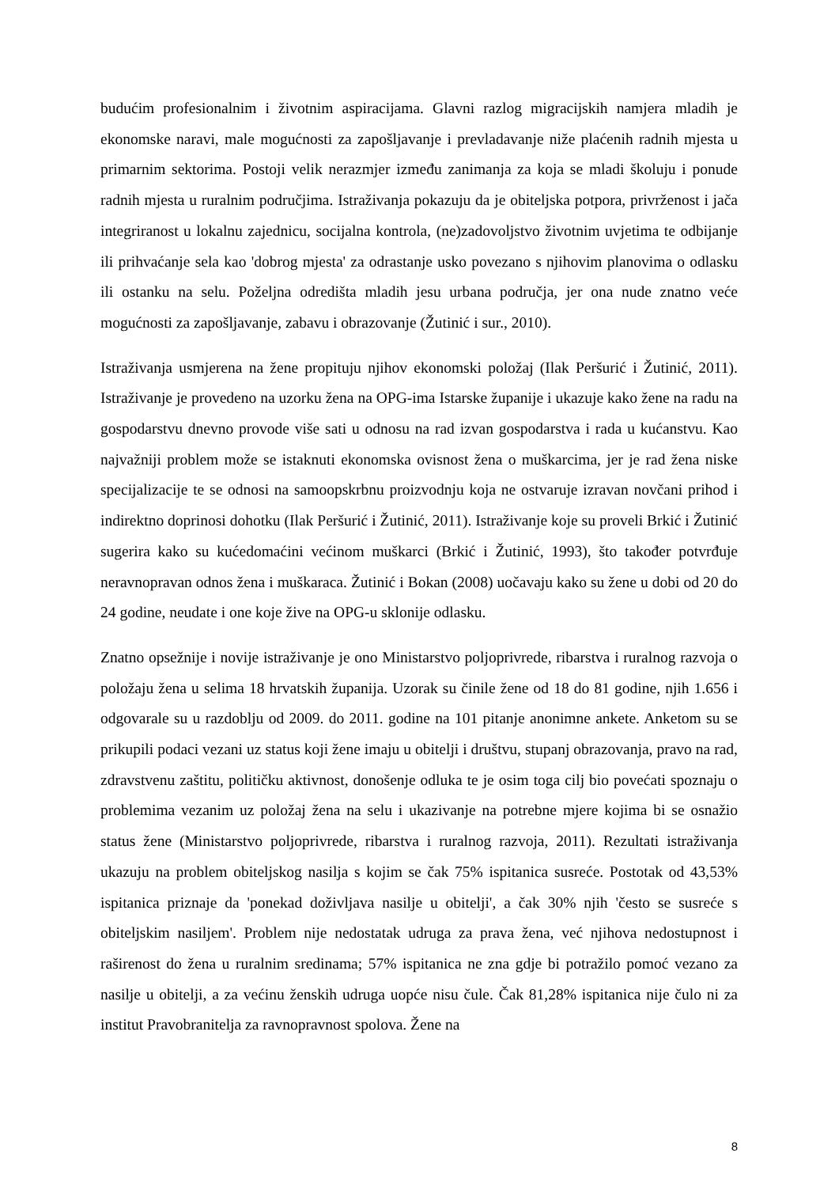budućim profesionalnim i životnim aspiracijama. Glavni razlog migracijskih namjera mladih je ekonomske naravi, male mogućnosti za zapošljavanje i prevladavanje niže plaćenih radnih mjesta u primarnim sektorima. Postoji velik nerazmjer između zanimanja za koja se mladi školuju i ponude radnih mjesta u ruralnim područjima. Istraživanja pokazuju da je obiteljska potpora, privrženost i jača integriranost u lokalnu zajednicu, socijalna kontrola, (ne)zadovoljstvo životnim uvjetima te odbijanje ili prihvaćanje sela kao 'dobrog mjesta' za odrastanje usko povezano s njihovim planovima o odlasku ili ostanku na selu. Poželjna odredišta mladih jesu urbana područja, jer ona nude znatno veće mogućnosti za zapošljavanje, zabavu i obrazovanje (Žutinić i sur., 2010).
Istraživanja usmjerena na žene propituju njihov ekonomski položaj (Ilak Peršurić i Žutinić, 2011). Istraživanje je provedeno na uzorku žena na OPG-ima Istarske županije i ukazuje kako žene na radu na gospodarstvu dnevno provode više sati u odnosu na rad izvan gospodarstva i rada u kućanstvu. Kao najvažniji problem može se istaknuti ekonomska ovisnost žena o muškarcima, jer je rad žena niske specijalizacije te se odnosi na samoopskrbnu proizvodnju koja ne ostvaruje izravan novčani prihod i indirektno doprinosi dohotku (Ilak Peršurić i Žutinić, 2011). Istraživanje koje su proveli Brkić i Žutinić sugerira kako su kućedomaćini većinom muškarci (Brkić i Žutinić, 1993), što također potvrđuje neravnopravan odnos žena i muškaraca. Žutinić i Bokan (2008) uočavaju kako su žene u dobi od 20 do 24 godine, neudate i one koje žive na OPG-u sklonije odlasku.
Znatno opsežnije i novije istraživanje je ono Ministarstvo poljoprivrede, ribarstva i ruralnog razvoja o položaju žena u selima 18 hrvatskih županija. Uzorak su činile žene od 18 do 81 godine, njih 1.656 i odgovarale su u razdoblju od 2009. do 2011. godine na 101 pitanje anonimne ankete. Anketom su se prikupili podaci vezani uz status koji žene imaju u obitelji i društvu, stupanj obrazovanja, pravo na rad, zdravstvenu zaštitu, političku aktivnost, donošenje odluka te je osim toga cilj bio povećati spoznaju o problemima vezanim uz položaj žena na selu i ukazivanje na potrebne mjere kojima bi se osnažio status žene (Ministarstvo poljoprivrede, ribarstva i ruralnog razvoja, 2011). Rezultati istraživanja ukazuju na problem obiteljskog nasilja s kojim se čak 75% ispitanica susreće. Postotak od 43,53% ispitanica priznaje da 'ponekad doživljava nasilje u obitelji', a čak 30% njih 'često se susreće s obiteljskim nasiljem'. Problem nije nedostatak udruga za prava žena, već njihova nedostupnost i raširenost do žena u ruralnim sredinama; 57% ispitanica ne zna gdje bi potražilo pomoć vezano za nasilje u obitelji, a za većinu ženskih udruga uopće nisu čule. Čak 81,28% ispitanica nije čulo ni za institut Pravobranitelja za ravnopravnost spolova. Žene na
8